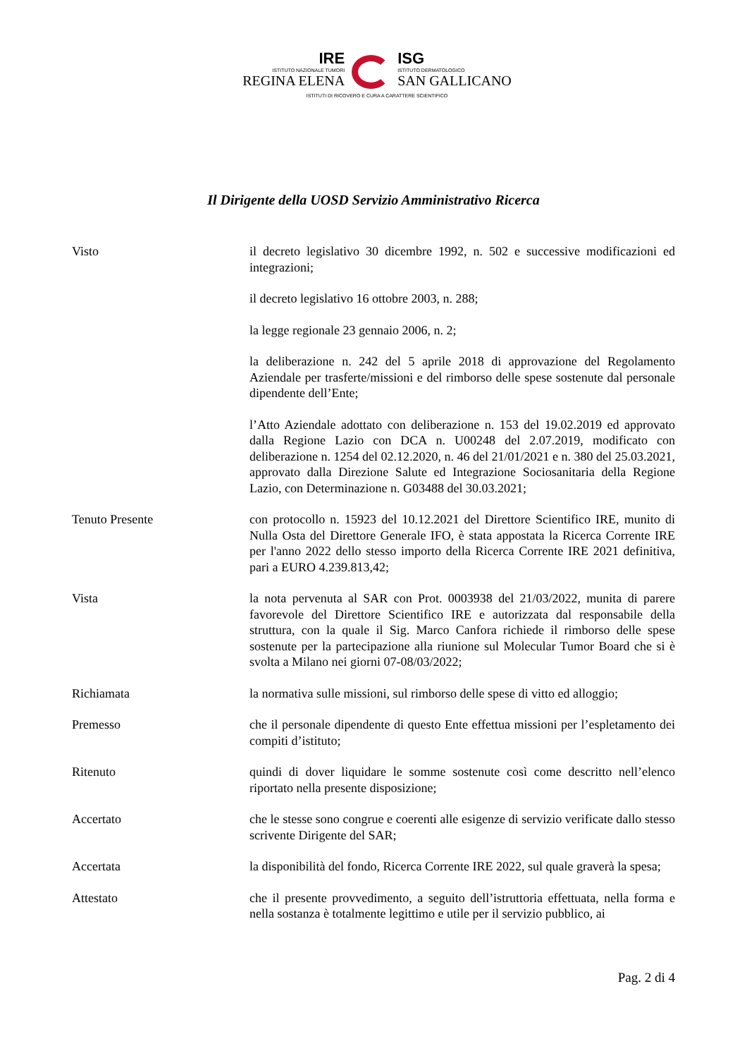IRE
ISTITUTO NAZIONALE TUMORI
REGINA ELENA
ISG
ISTITUTO DERMATOLOGICO
SAN GALLICANO
ISTITUTI DI RICOVERO E CURA A CARATTERE SCIENTIFICO
Il Dirigente della UOSD Servizio Amministrativo Ricerca
Visto il decreto legislativo 30 dicembre 1992, n. 502 e successive modificazioni ed integrazioni;
il decreto legislativo 16 ottobre 2003, n. 288;
la legge regionale 23 gennaio 2006, n. 2;
la deliberazione n. 242 del 5 aprile 2018 di approvazione del Regolamento Aziendale per trasferte/missioni e del rimborso delle spese sostenute dal personale dipendente dell’Ente;
l’Atto Aziendale adottato con deliberazione n. 153 del 19.02.2019 ed approvato dalla Regione Lazio con DCA n. U00248 del 2.07.2019, modificato con deliberazione n. 1254 del 02.12.2020, n. 46 del 21/01/2021 e n. 380 del 25.03.2021, approvato dalla Direzione Salute ed Integrazione Sociosanitaria della Regione Lazio, con Determinazione n. G03488 del 30.03.2021;
Tenuto Presente con protocollo n. 15923 del 10.12.2021 del Direttore Scientifico IRE, munito di Nulla Osta del Direttore Generale IFO, è stata appostata la Ricerca Corrente IRE per l'anno 2022 dello stesso importo della Ricerca Corrente IRE 2021 definitiva, pari a EURO 4.239.813,42;
Vista la nota pervenuta al SAR con Prot. 0003938 del 21/03/2022, munita di parere favorevole del Direttore Scientifico IRE e autorizzata dal responsabile della struttura, con la quale il Sig. Marco Canfora richiede il rimborso delle spese sostenute per la partecipazione alla riunione sul Molecular Tumor Board che si è svolta a Milano nei giorni 07-08/03/2022;
Richiamata la normativa sulle missioni, sul rimborso delle spese di vitto ed alloggio;
Premesso che il personale dipendente di questo Ente effettua missioni per l’espletamento dei compiti d’istituto;
Ritenuto quindi di dover liquidare le somme sostenute così come descritto nell’elenco riportato nella presente disposizione;
Accertato che le stesse sono congrue e coerenti alle esigenze di servizio verificate dallo stesso scrivente Dirigente del SAR;
Accertata la disponibilità del fondo, Ricerca Corrente IRE 2022, sul quale graverà la spesa;
Attestato che il presente provvedimento, a seguito dell’istruttoria effettuata, nella forma e nella sostanza è totalmente legittimo e utile per il servizio pubblico, ai
Pag. 2 di 4